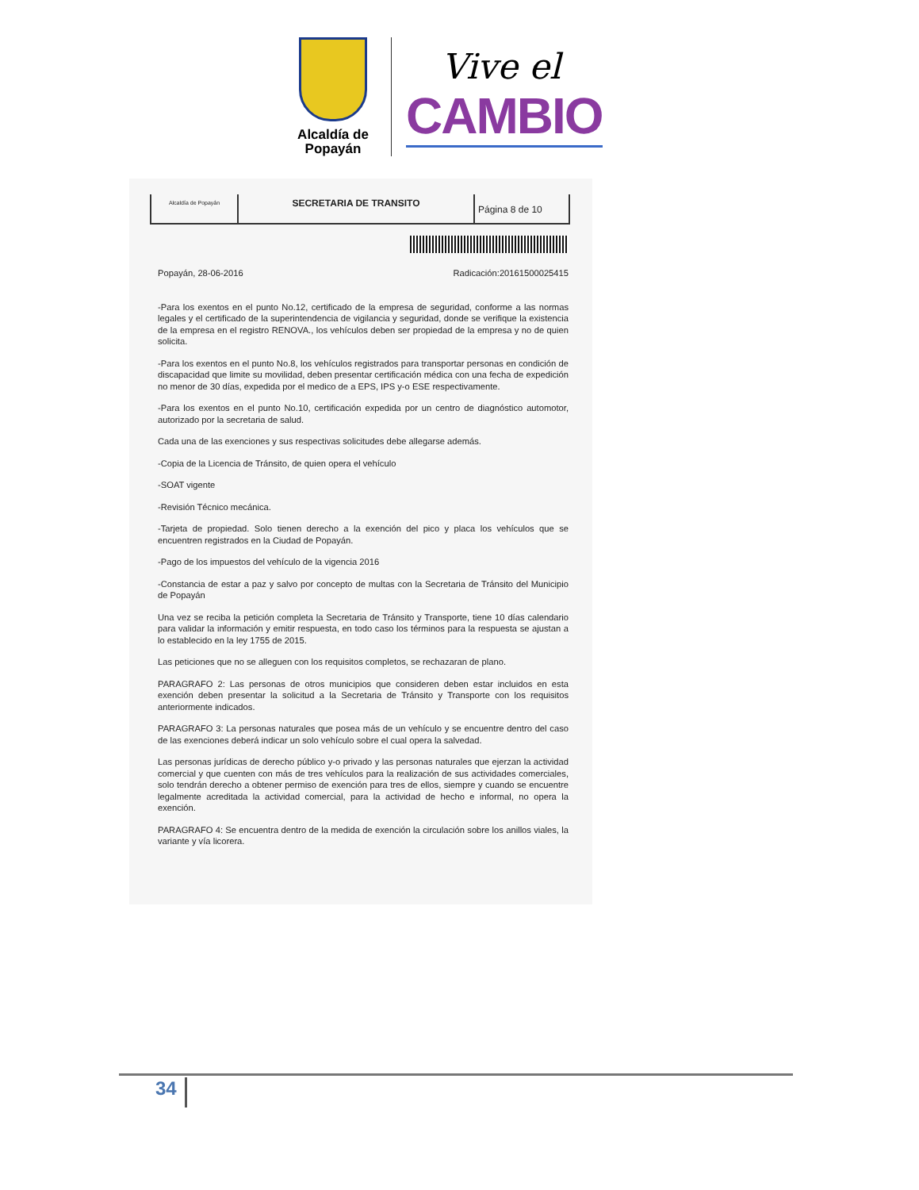Alcaldía de Popayán
Vive el
CAMBIO
Alcaldía de Popayán
SECRETARIA DE TRANSITO
Página 8 de 10
Popayán, 28-06-2016 Radicación:20161500025415
-Para los exentos en el punto No.12, certificado de la empresa de seguridad, conforme a las normas legales y el certificado de la superintendencia de vigilancia y seguridad, donde se verifique la existencia de la empresa en el registro RENOVA., los vehículos deben ser propiedad de la empresa y no de quien solicita.
-Para los exentos en el punto No.8, los vehículos registrados para transportar personas en condición de discapacidad que limite su movilidad, deben presentar certificación médica con una fecha de expedición no menor de 30 días, expedida por el medico de a EPS, IPS y-o ESE respectivamente.
-Para los exentos en el punto No.10, certificación expedida por un centro de diagnóstico automotor, autorizado por la secretaria de salud.
Cada una de las exenciones y sus respectivas solicitudes debe allegarse además.
-Copia de la Licencia de Tránsito, de quien opera el vehículo
-SOAT vigente
-Revisión Técnico mecánica.
-Tarjeta de propiedad. Solo tienen derecho a la exención del pico y placa los vehículos que se encuentren registrados en la Ciudad de Popayán.
-Pago de los impuestos del vehículo de la vigencia 2016
-Constancia de estar a paz y salvo por concepto de multas con la Secretaria de Tránsito del Municipio de Popayán
Una vez se reciba la petición completa la Secretaria de Tránsito y Transporte, tiene 10 días calendario para validar la información y emitir respuesta, en todo caso los términos para la respuesta se ajustan a lo establecido en la ley 1755 de 2015.
Las peticiones que no se alleguen con los requisitos completos, se rechazaran de plano.
PARAGRAFO 2: Las personas de otros municipios que consideren deben estar incluidos en esta exención deben presentar la solicitud a la Secretaria de Tránsito y Transporte con los requisitos anteriormente indicados.
PARAGRAFO 3: La personas naturales que posea más de un vehículo y se encuentre dentro del caso de las exenciones deberá indicar un solo vehículo sobre el cual opera la salvedad.
Las personas jurídicas de derecho público y-o privado y las personas naturales que ejerzan la actividad comercial y que cuenten con más de tres vehículos para la realización de sus actividades comerciales, solo tendrán derecho a obtener permiso de exención para tres de ellos, siempre y cuando se encuentre legalmente acreditada la actividad comercial, para la actividad de hecho e informal, no opera la exención.
PARAGRAFO 4: Se encuentra dentro de la medida de exención la circulación sobre los anillos viales, la variante y vía licorera.
34